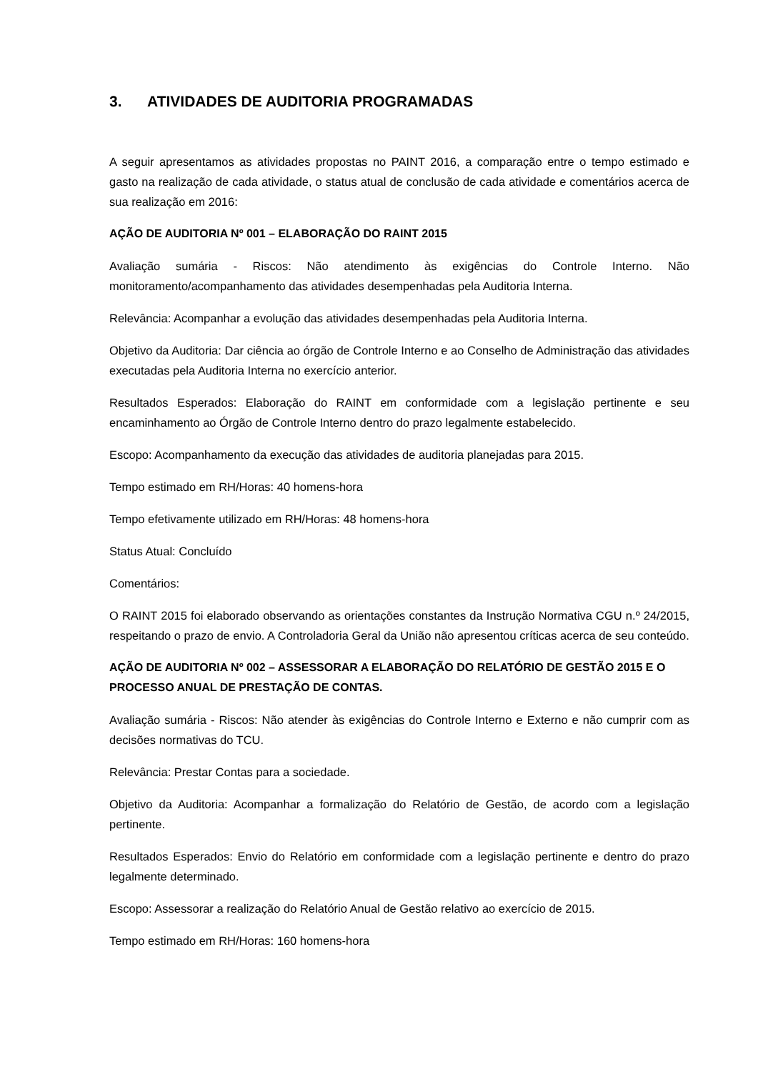3. ATIVIDADES DE AUDITORIA PROGRAMADAS
A seguir apresentamos as atividades propostas no PAINT 2016, a comparação entre o tempo estimado e gasto na realização de cada atividade, o status atual de conclusão de cada atividade e comentários acerca de sua realização em 2016:
AÇÃO DE AUDITORIA Nº 001 – ELABORAÇÃO DO RAINT 2015
Avaliação sumária - Riscos: Não atendimento às exigências do Controle Interno. Não monitoramento/acompanhamento das atividades desempenhadas pela Auditoria Interna.
Relevância: Acompanhar a evolução das atividades desempenhadas pela Auditoria Interna.
Objetivo da Auditoria: Dar ciência ao órgão de Controle Interno e ao Conselho de Administração das atividades executadas pela Auditoria Interna no exercício anterior.
Resultados Esperados: Elaboração do RAINT em conformidade com a legislação pertinente e seu encaminhamento ao Órgão de Controle Interno dentro do prazo legalmente estabelecido.
Escopo: Acompanhamento da execução das atividades de auditoria planejadas para 2015.
Tempo estimado em RH/Horas: 40 homens-hora
Tempo efetivamente utilizado em RH/Horas: 48 homens-hora
Status Atual: Concluído
Comentários:
O RAINT 2015 foi elaborado observando as orientações constantes da Instrução Normativa CGU n.º 24/2015, respeitando o prazo de envio. A Controladoria Geral da União não apresentou críticas acerca de seu conteúdo.
AÇÃO DE AUDITORIA Nº 002 – ASSESSORAR A ELABORAÇÃO DO RELATÓRIO DE GESTÃO 2015 E O PROCESSO ANUAL DE PRESTAÇÃO DE CONTAS.
Avaliação sumária - Riscos: Não atender às exigências do Controle Interno e Externo e não cumprir com as decisões normativas do TCU.
Relevância: Prestar Contas para a sociedade.
Objetivo da Auditoria: Acompanhar a formalização do Relatório de Gestão, de acordo com a legislação pertinente.
Resultados Esperados: Envio do Relatório em conformidade com a legislação pertinente e dentro do prazo legalmente determinado.
Escopo: Assessorar a realização do Relatório Anual de Gestão relativo ao exercício de 2015.
Tempo estimado em RH/Horas: 160 homens-hora